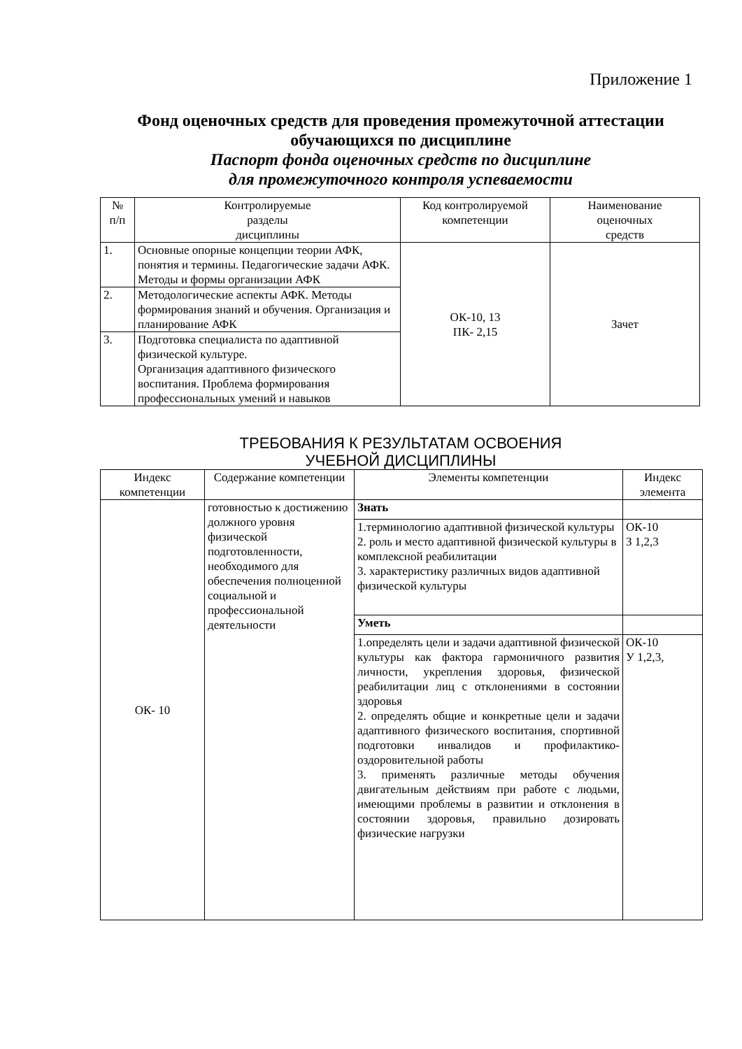Приложение 1
Фонд оценочных средств для проведения промежуточной аттестации обучающихся по дисциплине
Паспорт фонда оценочных средств по дисциплине
для промежуточного контроля успеваемости
| № п/п | Контролируемые разделы дисциплины | Код контролируемой компетенции | Наименование оценочных средств |
| --- | --- | --- | --- |
| 1. | Основные опорные концепции теории АФК, понятия и термины. Педагогические задачи АФК. Методы и формы организации АФК | ОК-10, 13 ПК- 2,15 | Зачет |
| 2. | Методологические аспекты АФК. Методы формирования знаний и обучения. Организация и планирование АФК | | |
| 3. | Подготовка специалиста по адаптивной физической культуре. Организация адаптивного физического воспитания. Проблема формирования профессиональных умений и навыков | | |
ТРЕБОВАНИЯ К РЕЗУЛЬТАТАМ ОСВОЕНИЯ
УЧЕБНОЙ ДИСЦИПЛИНЫ
| Индекс компетенции | Содержание компетенции | Элементы компетенции | Индекс элемента |
| --- | --- | --- | --- |
| ОК- 10 | готовностью к достижению должного уровня физической подготовленности, необходимого для обеспечения полноценной социальной и профессиональной деятельности | Знать | |
| | | 1.терминологию адаптивной физической культуры 2. роль и место адаптивной физической культуры в комплексной реабилитации 3. характеристику различных видов адаптивной физической культуры | ОК-10 З 1,2,3 |
| | | Уметь | |
| | | 1.определять цели и задачи адаптивной физической культуры как фактора гармоничного развития личности, укрепления здоровья, физической реабилитации лиц с отклонениями в состоянии здоровья 2. определять общие и конкретные цели и задачи адаптивного физического воспитания, спортивной подготовки инвалидов и профилактико-оздоровительной работы 3. применять различные методы обучения двигательным действиям при работе с людьми, имеющими проблемы в развитии и отклонения в состоянии здоровья, правильно дозировать физические нагрузки | ОК-10 У 1,2,3, |